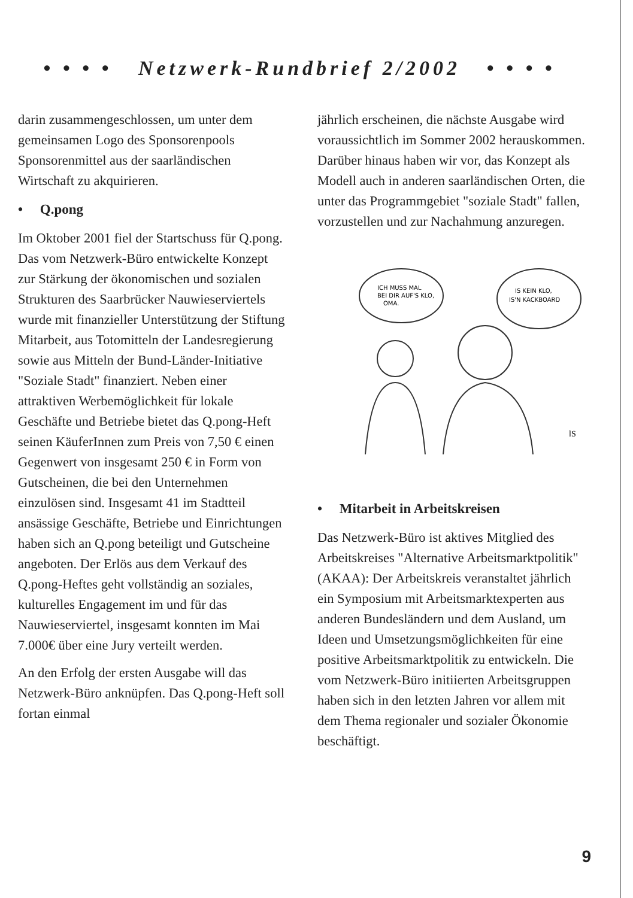• • • • Netzwerk-Rundbrief 2/2002 • • • •
darin zusammengeschlossen, um unter dem gemeinsamen Logo des Sponsorenpools Sponsorenmittel aus der saarländischen Wirtschaft zu akquirieren.
• Q.pong
Im Oktober 2001 fiel der Startschuss für Q.pong. Das vom Netzwerk-Büro entwickelte Konzept zur Stärkung der ökonomischen und sozialen Strukturen des Saarbrücker Nauwieserviertels wurde mit finanzieller Unterstützung der Stiftung Mitarbeit, aus Totomitteln der Landesregierung sowie aus Mitteln der Bund-Länder-Initiative "Soziale Stadt" finanziert. Neben einer attraktiven Werbemöglichkeit für lokale Geschäfte und Betriebe bietet das Q.pong-Heft seinen KäuferInnen zum Preis von 7,50 € einen Gegenwert von insgesamt 250 € in Form von Gutscheinen, die bei den Unternehmen einzulösen sind. Insgesamt 41 im Stadtteil ansässige Geschäfte, Betriebe und Einrichtungen haben sich an Q.pong beteiligt und Gutscheine angeboten. Der Erlös aus dem Verkauf des Q.pong-Heftes geht vollständig an soziales, kulturelles Engagement im und für das Nauwieserviertel, insgesamt konnten im Mai 7.000€ über eine Jury verteilt werden.
An den Erfolg der ersten Ausgabe will das Netzwerk-Büro anknüpfen. Das Q.pong-Heft soll fortan einmal
jährlich erscheinen, die nächste Ausgabe wird voraussichtlich im Sommer 2002 herauskommen. Darüber hinaus haben wir vor, das Konzept als Modell auch in anderen saarländischen Orten, die unter das Programmgebiet "soziale Stadt" fallen, vorzustellen und zur Nachahmung anzuregen.
ICH MUSS MAL
BEI DIR AUF'S KLO,
OMA.
IS KEIN KLO,
IS'N KACKBOARD
lS
• Mitarbeit in Arbeitskreisen
Das Netzwerk-Büro ist aktives Mitglied des Arbeitskreises "Alternative Arbeitsmarktpolitik" (AKAA): Der Arbeitskreis veranstaltet jährlich ein Symposium mit Arbeitsmarktexperten aus anderen Bundesländern und dem Ausland, um Ideen und Umsetzungsmöglichkeiten für eine positive Arbeitsmarktpolitik zu entwickeln. Die vom Netzwerk-Büro initiierten Arbeitsgruppen haben sich in den letzten Jahren vor allem mit dem Thema regionaler und sozialer Ökonomie beschäftigt.
9